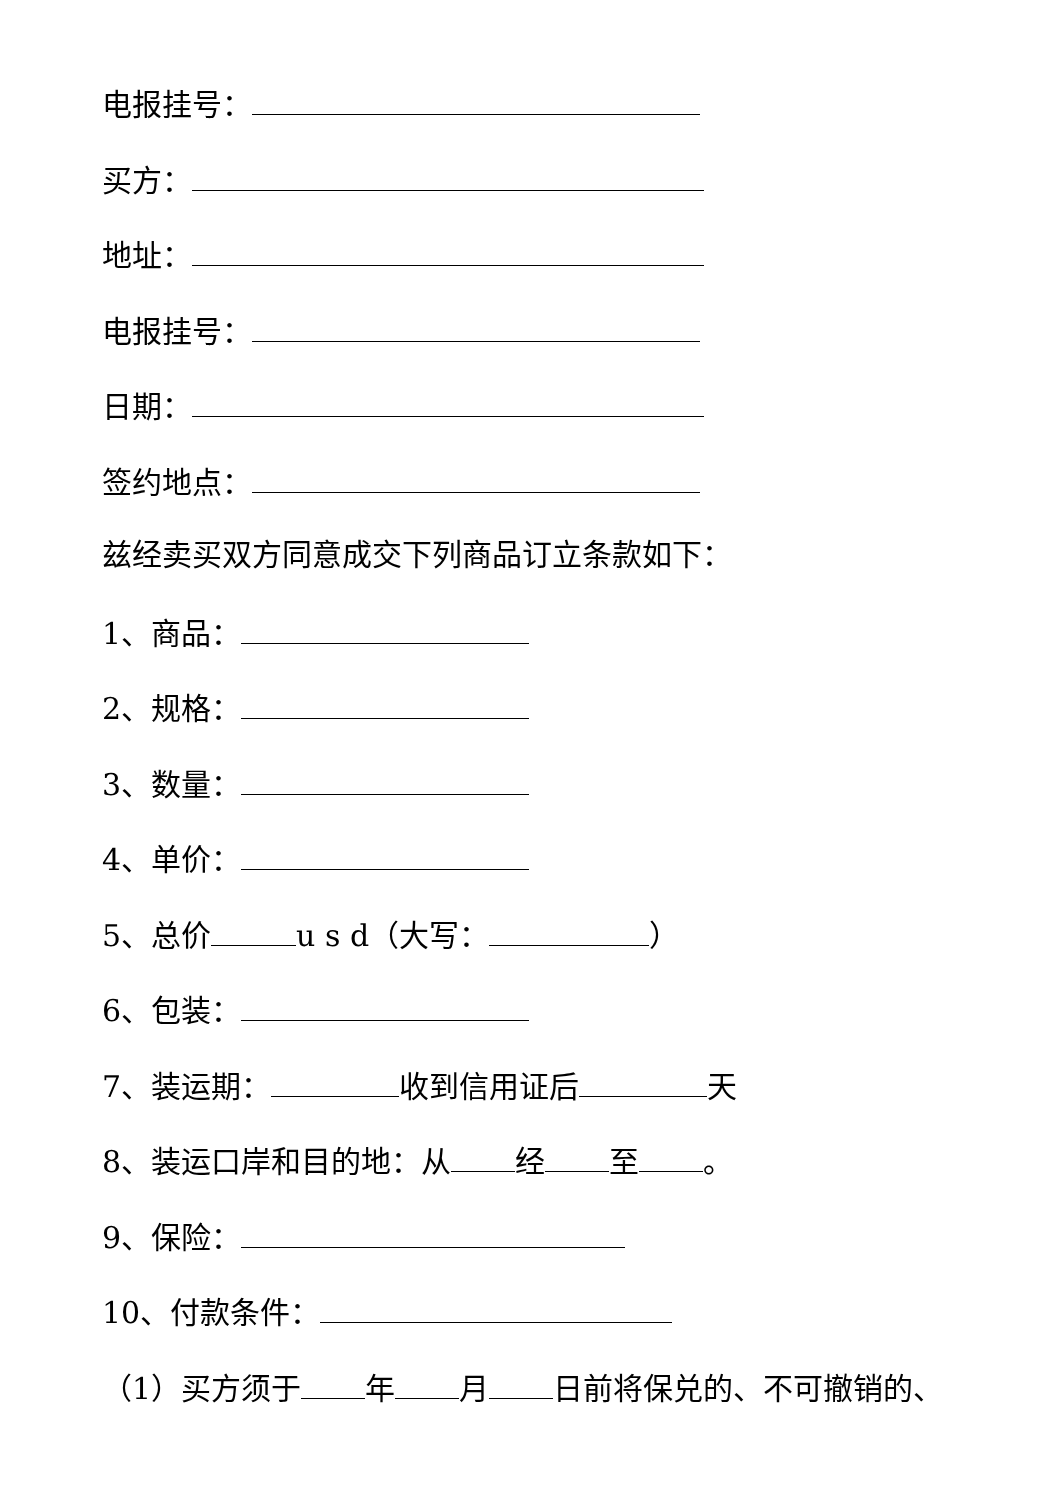电报挂号：
买方：
地址：
电报挂号：
日期：
签约地点：
兹经卖买双方同意成交下列商品订立条款如下：
1、商品：
2、规格：
3、数量：
4、单价：
5、总价 u s d（大写： ）
6、包装：
7、装运期： 收到信用证后 天
8、装运口岸和目的地：从 经 至 。
9、保险：
10、付款条件：
（1）买方须于 年 月 日前将保兑的、不可撤销的、